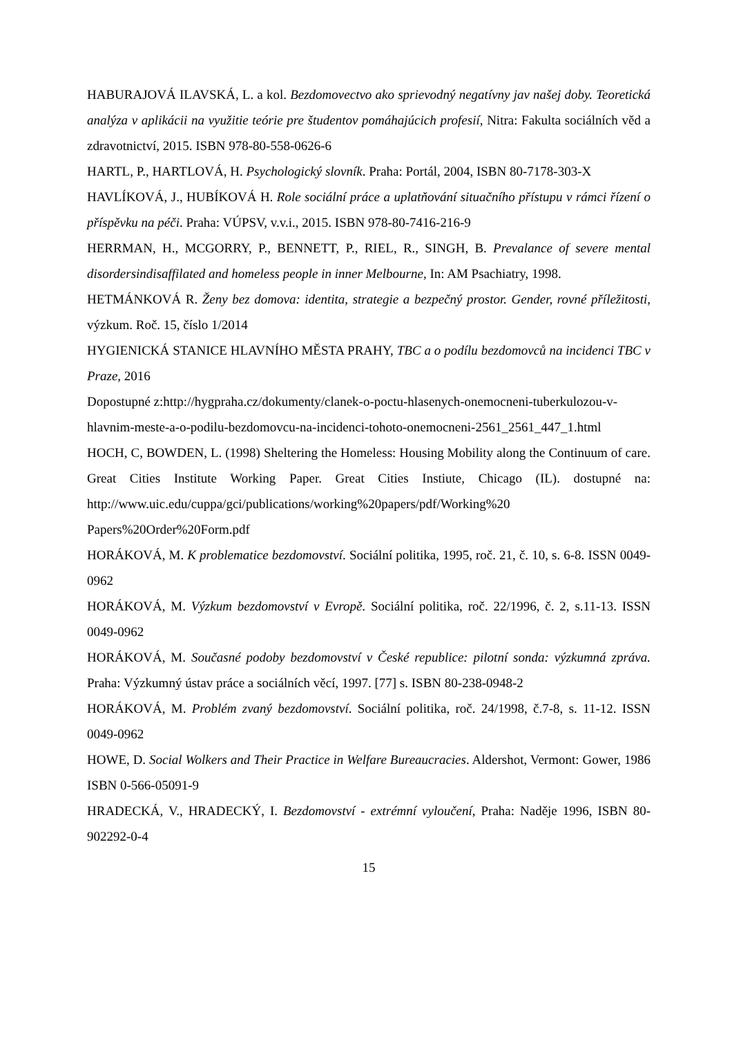HABURAJOVÁ ILAVSKÁ, L. a kol. Bezdomovectvo ako sprievodný negatívny jav našej doby. Teoretická analýza v aplikácii na využitie teórie pre študentov pomáhajúcich profesií, Nitra: Fakulta sociálních věd a zdravotnictví, 2015. ISBN 978-80-558-0626-6
HARTL, P., HARTLOVÁ, H. Psychologický slovník. Praha: Portál, 2004, ISBN 80-7178-303-X
HAVLÍKOVÁ, J., HUBÍKOVÁ H. Role sociální práce a uplatňování situačního přístupu v rámci řízení o příspěvku na péči. Praha: VÚPSV, v.v.i., 2015. ISBN 978-80-7416-216-9
HERRMAN, H., MCGORRY, P., BENNETT, P., RIEL, R., SINGH, B. Prevalance of severe mental disordersindisaffilated and homeless people in inner Melbourne, In: AM Psachiatry, 1998.
HETMÁNKOVÁ R. Ženy bez domova: identita, strategie a bezpečný prostor. Gender, rovné příležitosti, výzkum. Roč. 15, číslo 1/2014
HYGIENICKÁ STANICE HLAVNÍHO MĚSTA PRAHY, TBC a o podílu bezdomovců na incidenci TBC v Praze, 2016
Dopostupné z:http://hygpraha.cz/dokumenty/clanek-o-poctu-hlasenych-onemocneni-tuberkulozou-v-hlavnim-meste-a-o-podilu-bezdomovcu-na-incidenci-tohoto-onemocneni-2561_2561_447_1.html
HOCH, C, BOWDEN, L. (1998) Sheltering the Homeless: Housing Mobility along the Continuum of care. Great Cities Institute Working Paper. Great Cities Instiute, Chicago (IL). dostupné na: http://www.uic.edu/cuppa/gci/publications/working%20papers/pdf/Working%20 Papers%20Order%20Form.pdf
HORÁKOVÁ, M. K problematice bezdomovství. Sociální politika, 1995, roč. 21, č. 10, s. 6-8. ISSN 0049-0962
HORÁKOVÁ, M. Výzkum bezdomovství v Evropě. Sociální politika, roč. 22/1996, č. 2, s.11-13. ISSN 0049-0962
HORÁKOVÁ, M. Současné podoby bezdomovství v České republice: pilotní sonda: výzkumná zpráva. Praha: Výzkumný ústav práce a sociálních věcí, 1997. [77] s. ISBN 80-238-0948-2
HORÁKOVÁ, M. Problém zvaný bezdomovství. Sociální politika, roč. 24/1998, č.7-8, s. 11-12. ISSN 0049-0962
HOWE, D. Social Wolkers and Their Practice in Welfare Bureaucracies. Aldershot, Vermont: Gower, 1986 ISBN 0-566-05091-9
HRADECKÁ, V., HRADECKÝ, I. Bezdomovství - extrémní vyloučení, Praha: Naděje 1996, ISBN 80-902292-0-4
15